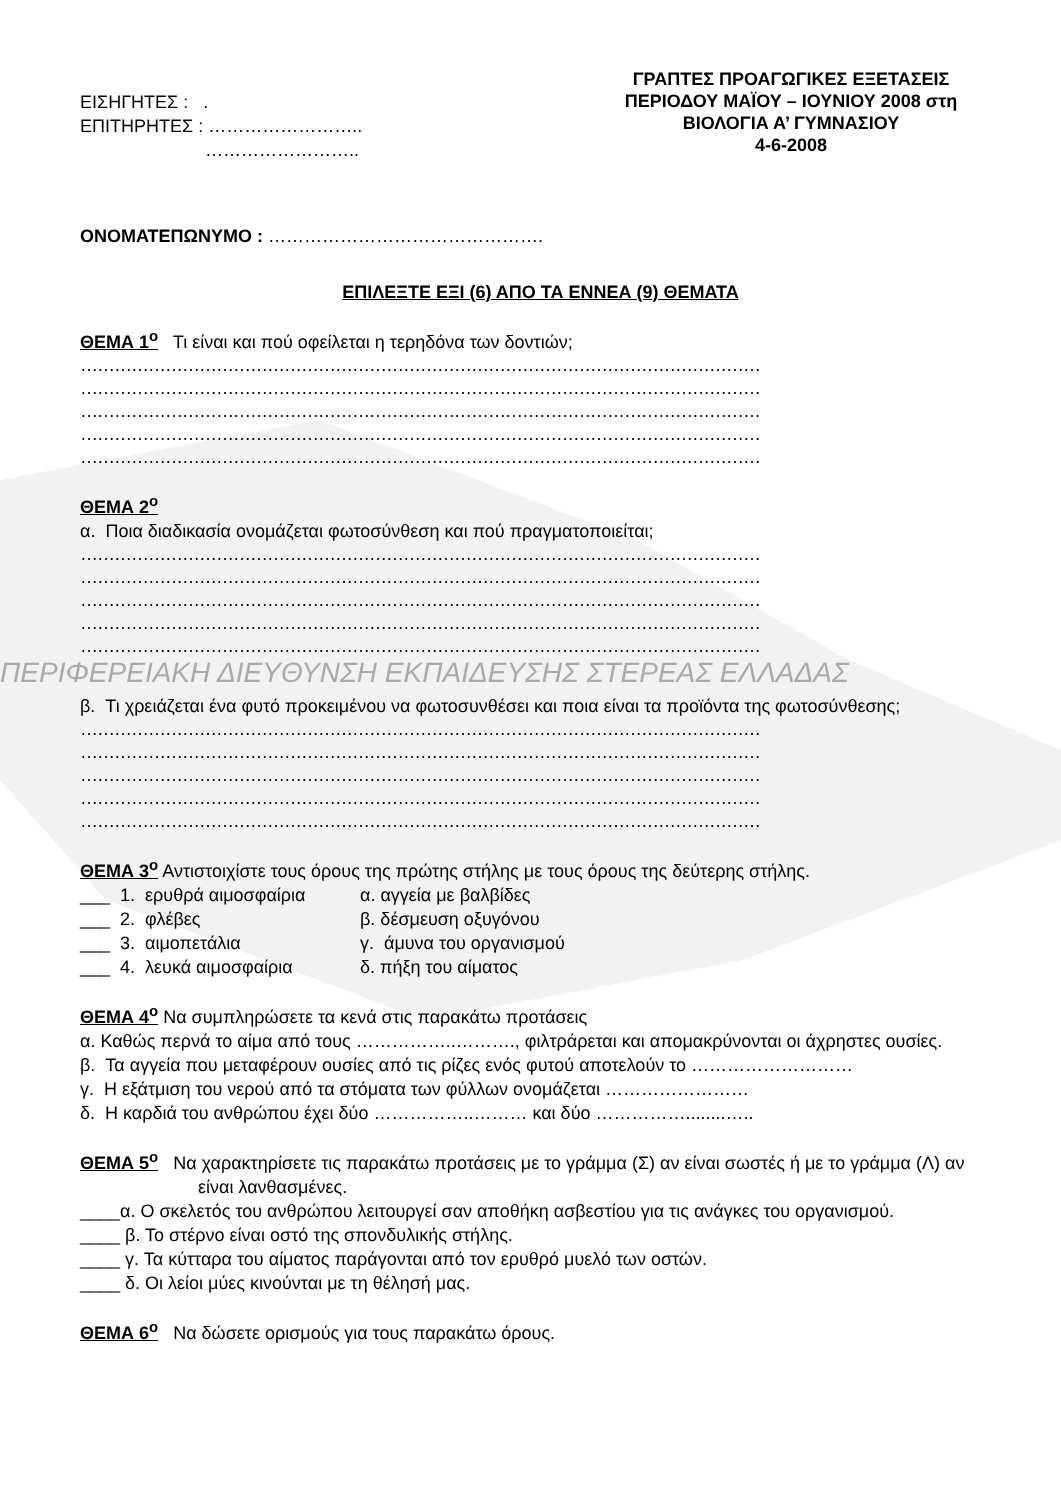ΕΙΣΗΓΗΤΕΣ : .
ΕΠΙΤΗΡΗΤΕΣ : ……………………..
……………………..
ΓΡΑΠΤΕΣ ΠΡΟΑΓΩΓΙΚΕΣ ΕΞΕΤΑΣΕΙΣ
ΠΕΡΙΟΔΟΥ ΜΑΪΟΥ – ΙΟΥΝΙΟΥ 2008 στη
ΒΙΟΛΟΓΙΑ Α’ ΓΥΜΝΑΣΙΟΥ
4-6-2008
ΟΝΟΜΑΤΕΠΩΝΥΜΟ : ……………………………………….
ΕΠΙΛΕΞΤΕ ΕΞΙ (6) ΑΠΟ ΤΑ ΕΝΝΕΑ (9) ΘΕΜΑΤΑ
ΘΕΜΑ 1<sup>ο</sup> Τι είναι και πού οφείλεται η τερηδόνα των δοντιών;
…………………………………………………………………………………………………………
…………………………………………………………………………………………………………
…………………………………………………………………………………………………………
…………………………………………………………………………………………………………
…………………………………………………………………………………………………………
ΘΕΜΑ 2<sup>ο</sup>
α. Ποια διαδικασία ονομάζεται φωτοσύνθεση και πού πραγματοποιείται;
…………………………………………………………………………………………………………
…………………………………………………………………………………………………………
…………………………………………………………………………………………………………
…………………………………………………………………………………………………………
…………………………………………………………………………………………………………
ΠΕΡΙΦΕΡΕΙΑΚΗ ΔΙΕΥΘΥΝΣΗ ΕΚΠΑΙΔΕΥΣΗΣ ΣΤΕΡΕΑΣ ΕΛΛΑΔΑΣ
β. Τι χρειάζεται ένα φυτό προκειμένου να φωτοσυνθέσει και ποια είναι τα προϊόντα της φωτοσύνθεσης;
…………………………………………………………………………………………………………
…………………………………………………………………………………………………………
…………………………………………………………………………………………………………
…………………………………………………………………………………………………………
…………………………………………………………………………………………………………
ΘΕΜΑ 3<sup>ο</sup> Αντιστοιχίστε τους όρους της πρώτης στήλης με τους όρους της δεύτερης στήλης.
___ 1. ερυθρά αιμοσφαίρια α. αγγεία με βαλβίδες ___ 2. φλέβες β. δέσμευση οξυγόνου ___ 3. αιμοπετάλια γ. άμυνα του οργανισμού ___ 4. λευκά αιμοσφαίρια δ. πήξη του αίματος
ΘΕΜΑ 4<sup>ο</sup> Να συμπληρώσετε τα κενά στις παρακάτω προτάσεις
α. Καθώς περνά το αίμα από τους ……………..………., φιλτράρεται και απομακρύνονται οι άχρηστες ουσίες.
β. Τα αγγεία που μεταφέρουν ουσίες από τις ρίζες ενός φυτού αποτελούν το ………………………
γ. Η εξάτμιση του νερού από τα στόματα των φύλλων ονομάζεται ……………………
δ. Η καρδιά του ανθρώπου έχει δύο ……………..……… και δύο ……………........…..
ΘΕΜΑ 5<sup>ο</sup> Να χαρακτηρίσετε τις παρακάτω προτάσεις με το γράμμα (Σ) αν είναι σωστές ή με το γράμμα (Λ) αν είναι λανθασμένες.
____α. Ο σκελετός του ανθρώπου λειτουργεί σαν αποθήκη ασβεστίου για τις ανάγκες του οργανισμού.
____ β. Το στέρνο είναι οστό της σπονδυλικής στήλης.
____ γ. Τα κύτταρα του αίματος παράγονται από τον ερυθρό μυελό των οστών.
____ δ. Οι λείοι μύες κινούνται με τη θέλησή μας.
ΘΕΜΑ 6<sup>ο</sup> Να δώσετε ορισμούς για τους παρακάτω όρους.